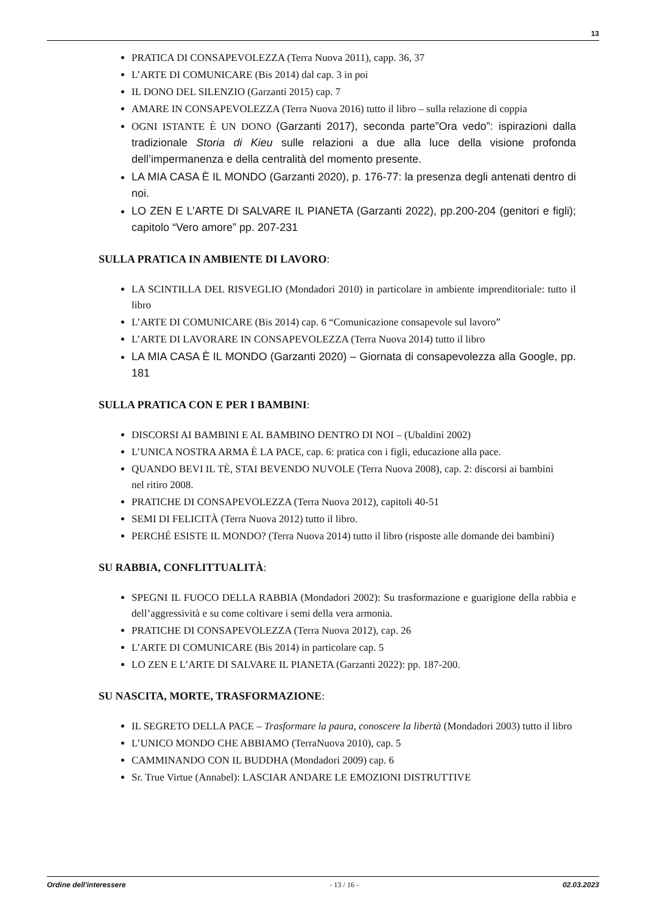13
PRATICA DI CONSAPEVOLEZZA (Terra Nuova 2011), capp. 36, 37
L’ARTE DI COMUNICARE (Bis 2014) dal cap. 3 in poi
IL DONO DEL SILENZIO (Garzanti 2015) cap. 7
AMARE IN CONSAPEVOLEZZA (Terra Nuova 2016) tutto il libro – sulla relazione di coppia
OGNI ISTANTE È UN DONO (Garzanti 2017), seconda parte”Ora vedo”: ispirazioni dalla tradizionale Storia di Kieu sulle relazioni a due alla luce della visione profonda dell’impermanenza e della centralità del momento presente.
LA MIA CASA È IL MONDO (Garzanti 2020), p. 176-77: la presenza degli antenati dentro di noi.
LO ZEN E L’ARTE DI SALVARE IL PIANETA (Garzanti 2022), pp.200-204 (genitori e figli); capitolo “Vero amore” pp. 207-231
SULLA PRATICA IN AMBIENTE DI LAVORO:
LA SCINTILLA DEL RISVEGLIO (Mondadori 2010) in particolare in ambiente imprenditoriale: tutto il libro
L’ARTE DI COMUNICARE (Bis 2014) cap. 6 “Comunicazione consapevole sul lavoro”
L’ARTE DI LAVORARE IN CONSAPEVOLEZZA (Terra Nuova 2014) tutto il libro
LA MIA CASA È IL MONDO (Garzanti 2020) – Giornata di consapevolezza alla Google, pp. 181
SULLA PRATICA CON E PER I BAMBINI:
DISCORSI AI BAMBINI E AL BAMBINO DENTRO DI NOI – (Ubaldini 2002)
L’UNICA NOSTRA ARMA È LA PACE, cap. 6: pratica con i figli, educazione alla pace.
QUANDO BEVI IL TÈ, STAI BEVENDO NUVOLE (Terra Nuova 2008), cap. 2: discorsi ai bambini
nel ritiro 2008.
PRATICHE DI CONSAPEVOLEZZA (Terra Nuova 2012), capitoli 40-51
SEMI DI FELICITÀ (Terra Nuova 2012) tutto il libro.
PERCHÉ ESISTE IL MONDO? (Terra Nuova 2014) tutto il libro (risposte alle domande dei bambini)
SU RABBIA, CONFLITTUALITÀ:
SPEGNI IL FUOCO DELLA RABBIA (Mondadori 2002): Su trasformazione e guarigione della rabbia e dell’aggressività e su come coltivare i semi della vera armonia.
PRATICHE DI CONSAPEVOLEZZA (Terra Nuova 2012), cap. 26
L’ARTE DI COMUNICARE (Bis 2014) in particolare cap. 5
LO ZEN E L’ARTE DI SALVARE IL PIANETA (Garzanti 2022): pp. 187-200.
SU NASCITA, MORTE, TRASFORMAZIONE:
IL SEGRETO DELLA PACE – Trasformare la paura, conoscere la libertà (Mondadori 2003) tutto il libro
L’UNICO MONDO CHE ABBIAMO (TerraNuova 2010), cap. 5
CAMMINANDO CON IL BUDDHA (Mondadori 2009) cap. 6
Sr. True Virtue (Annabel): LASCIAR ANDARE LE EMOZIONI DISTRUTTIVE
Ordine dell'interessere - 13 / 16 - 02.03.2023